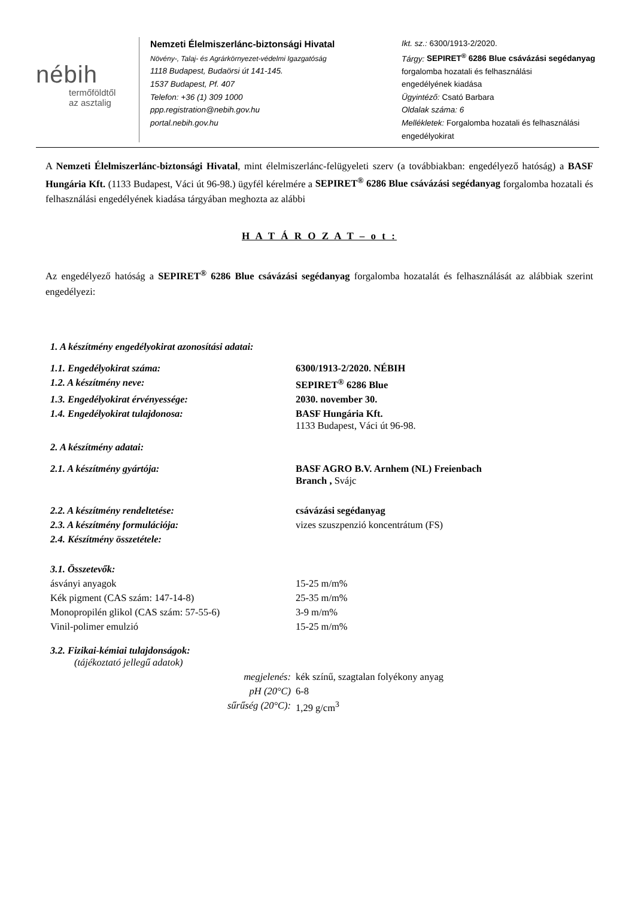nébih
termőföldtől
az asztalig
Nemzeti Élelmiszerlánc-biztonsági Hivatal
Növény-, Talaj- és Agrárkörnyezet-védelmi Igazgatóság
1118 Budapest, Budaörsi út 141-145.
1537 Budapest, Pf. 407
Telefon: +36 (1) 309 1000
ppp.registration@nebih.gov.hu
portal.nebih.gov.hu
Ikt. sz.: 6300/1913-2/2020.
Tárgy: SEPIRET<sup>®</sup> 6286 Blue csávázási segédanyag
forgalomba hozatali és felhasználási
engedélyének kiadása
Ügyintéző: Csató Barbara
Oldalak száma: 6
Mellékletek: Forgalomba hozatali és felhasználási
engedélyokirat
A Nemzeti Élelmiszerlánc-biztonsági Hivatal, mint élelmiszerlánc-felügyeleti szerv (a továbbiakban: engedélyező hatóság) a BASF Hungária Kft. (1133 Budapest, Váci út 96-98.) ügyfél kérelmére a SEPIRET<sup>®</sup> 6286 Blue csávázási segédanyag forgalomba hozatali és felhasználási engedélyének kiadása tárgyában meghozta az alábbi
H A T Á R O Z A T – o t :
Az engedélyező hatóság a SEPIRET<sup>®</sup> 6286 Blue csávázási segédanyag forgalomba hozatalát és felhasználását az alábbiak szerint engedélyezi:
| 1. A készítmény engedélyokirat azonosítási adatai: | |
| 1.1. Engedélyokirat száma: | 6300/1913-2/2020. NÉBIH |
| 1.2. A készítmény neve: | SEPIRET<sup>®</sup> 6286 Blue |
| 1.3. Engedélyokirat érvényessége: | 2030. november 30. |
| 1.4. Engedélyokirat tulajdonosa: | BASF Hungária Kft. 1133 Budapest, Váci út 96-98. |
| 2. A készítmény adatai: | |
| 2.1. A készítmény gyártója: | BASF AGRO B.V. Arnhem (NL) Freienbach Branch , Svájc |
| 2.2. A készítmény rendeltetése: | csávázási segédanyag |
| 2.3. A készítmény formulációja: | vizes szuszpenzió koncentrátum (FS) |
| 2.4. Készítmény összetétele: | |
| 3.1. Összetevők: | |
| ásványi anyagok | 15-25 m/m% |
| Kék pigment (CAS szám: 147-14-8) | 25-35 m/m% |
| Monopropilén glikol (CAS szám: 57-55-6) | 3-9 m/m% |
| Vinil-polimer emulzió | 15-25 m/m% |
| 3.2. Fizikai-kémiai tulajdonságok: (tájékoztató jellegű adatok) | |
| megjelenés: | kék színű, szagtalan folyékony anyag |
| pH (20°C) | 6-8 |
| sűrűség (20°C): | 1,29 g/cm<sup>3</sup> |